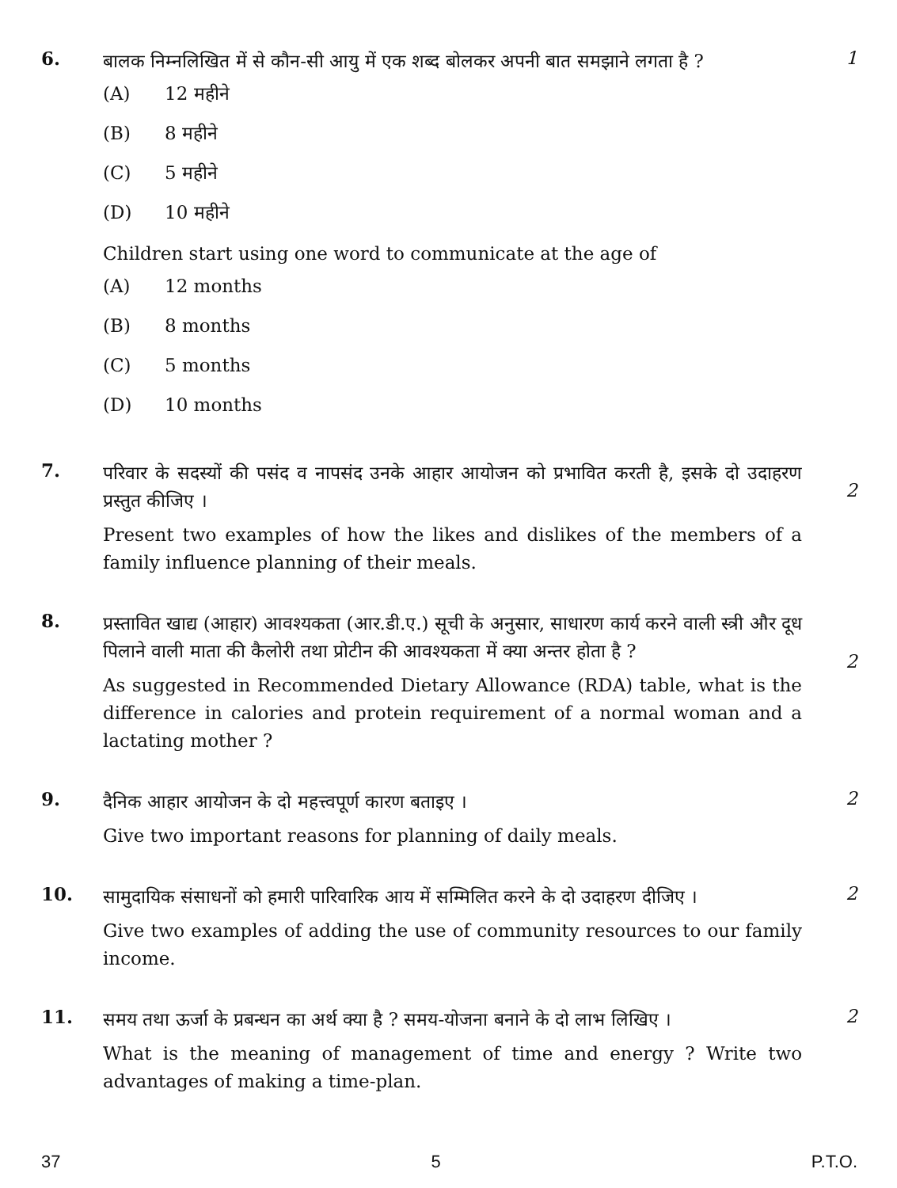6.
बालक निम्नलिखित में से कौन-सी आयु में एक शब्द बोलकर अपनी बात समझाने लगता है ?
(A) 12 महीने
(B) 8 महीने
(C) 5 महीने
(D) 10 महीने
Children start using one word to communicate at the age of
(A) 12 months
(B) 8 months
(C) 5 months
(D) 10 months
1
7.
परिवार के सदस्यों की पसंद व नापसंद उनके आहार आयोजन को प्रभावित करती है, इसके दो उदाहरण प्रस्तुत कीजिए ।
Present two examples of how the likes and dislikes of the members of a family influence planning of their meals.
2
8.
प्रस्तावित खाद्य (आहार) आवश्यकता (आर.डी.ए.) सूची के अनुसार, साधारण कार्य करने वाली स्त्री और दूध पिलाने वाली माता की कैलोरी तथा प्रोटीन की आवश्यकता में क्या अन्तर होता है ?
As suggested in Recommended Dietary Allowance (RDA) table, what is the difference in calories and protein requirement of a normal woman and a lactating mother ?
2
9.
दैनिक आहार आयोजन के दो महत्त्वपूर्ण कारण बताइए ।
Give two important reasons for planning of daily meals.
2
10.
सामुदायिक संसाधनों को हमारी पारिवारिक आय में सम्मिलित करने के दो उदाहरण दीजिए ।
Give two examples of adding the use of community resources to our family income.
2
11.
समय तथा ऊर्जा के प्रबन्धन का अर्थ क्या है ? समय-योजना बनाने के दो लाभ लिखिए ।
What is the meaning of management of time and energy ? Write two advantages of making a time-plan.
2
37 5 P.T.O.